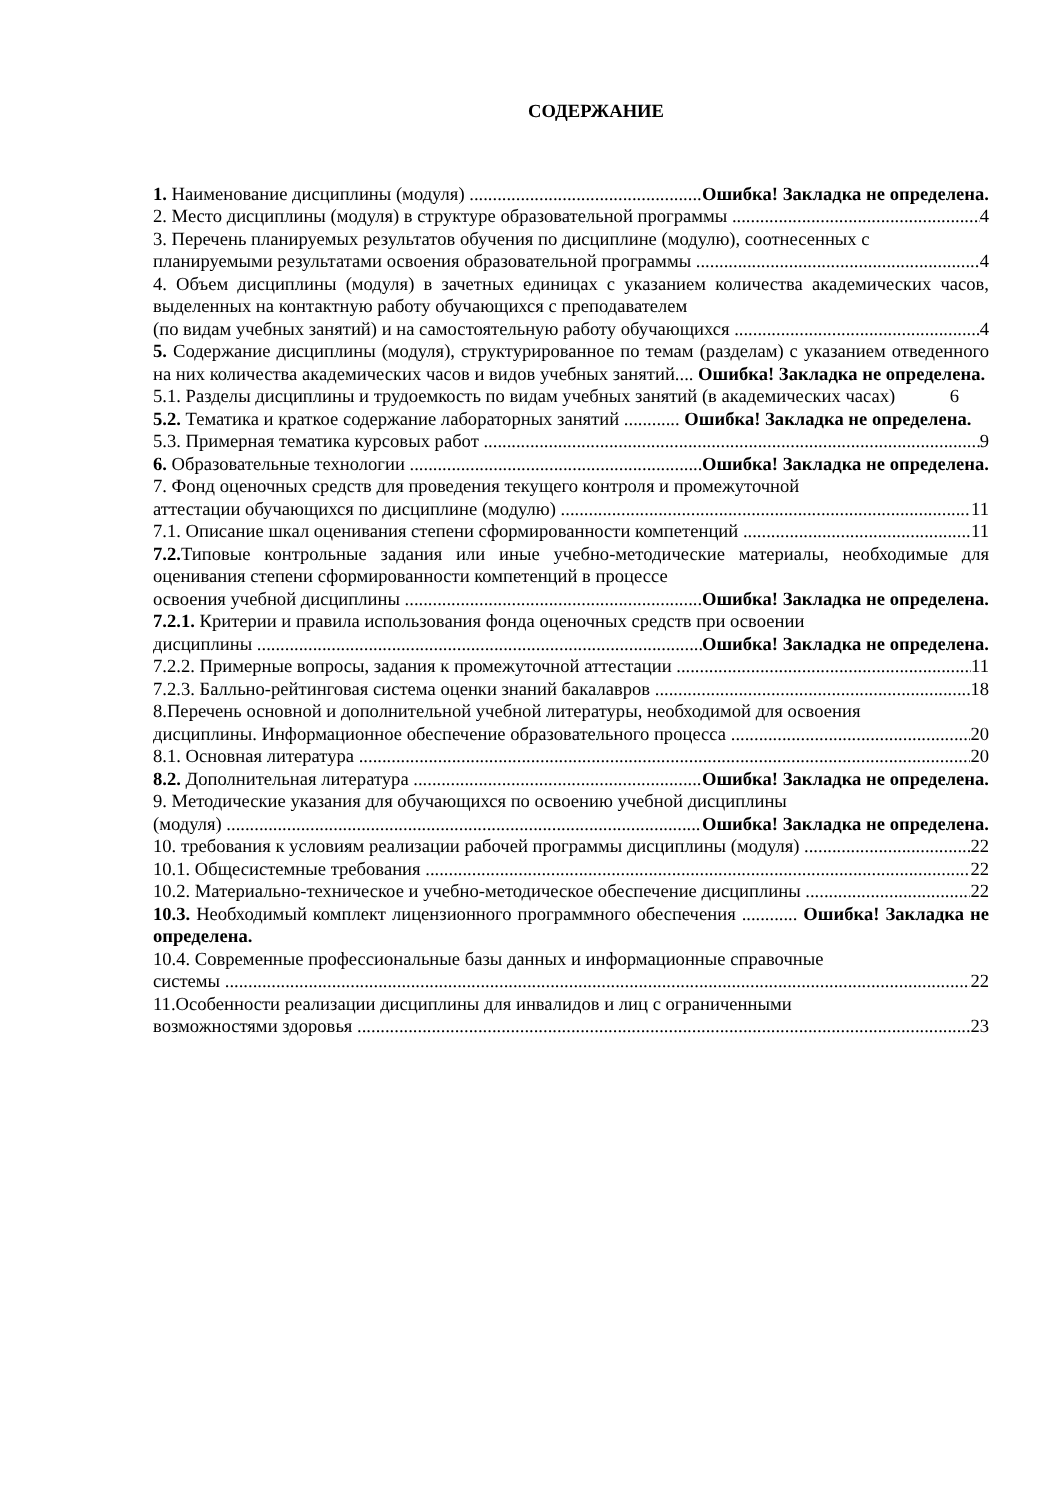СОДЕРЖАНИЕ
1. Наименование дисциплины (модуля) Ошибка! Закладка не определена.
2. Место дисциплины (модуля) в структуре образовательной программы 4
3. Перечень планируемых результатов обучения по дисциплине (модулю), соотнесенных с
планируемыми результатами освоения образовательной программы 4
4. Объем дисциплины (модуля) в зачетных единицах с указанием количества академических часов, выделенных на контактную работу обучающихся с преподавателем
(по видам учебных занятий) и на самостоятельную работу обучающихся 4
5. Содержание дисциплины (модуля), структурированное по темам (разделам) с указанием отведенного на них количества академических часов и видов учебных занятий.... Ошибка! Закладка не определена.
5.1. Разделы дисциплины и трудоемкость по видам учебных занятий (в академических часах) 6
5.2. Тематика и краткое содержание лабораторных занятий ............ Ошибка! Закладка не определена.
5.3. Примерная тематика курсовых работ 9
6. Образовательные технологии Ошибка! Закладка не определена.
7. Фонд оценочных средств для проведения текущего контроля и промежуточной
аттестации обучающихся по дисциплине (модулю) 11
7.1. Описание шкал оценивания степени сформированности компетенций 11
7.2. Типовые контрольные задания или иные учебно-методические материалы, необходимые для оценивания степени сформированности компетенций в процессе
освоения учебной дисциплины Ошибка! Закладка не определена.
7.2.1. Критерии и правила использования фонда оценочных средств при освоении
дисциплины Ошибка! Закладка не определена.
7.2.2. Примерные вопросы, задания к промежуточной аттестации 11
7.2.3. Балльно-рейтинговая система оценки знаний бакалавров 18
8.Перечень основной и дополнительной учебной литературы, необходимой для освоения
дисциплины. Информационное обеспечение образовательного процесса 20
8.1. Основная литература 20
8.2. Дополнительная литература Ошибка! Закладка не определена.
9. Методические указания для обучающихся по освоению учебной дисциплины
(модуля) Ошибка! Закладка не определена.
10. требования к условиям реализации рабочей программы дисциплины (модуля) 22
10.1. Общесистемные требования 22
10.2. Материально-техническое и учебно-методическое обеспечение дисциплины 22
10.3. Необходимый комплект лицензионного программного обеспечения ............ Ошибка! Закладка не определена.
10.4. Современные профессиональные базы данных и информационные справочные
системы 22
11.Особенности реализации дисциплины для инвалидов и лиц с ограниченными
возможностями здоровья 23